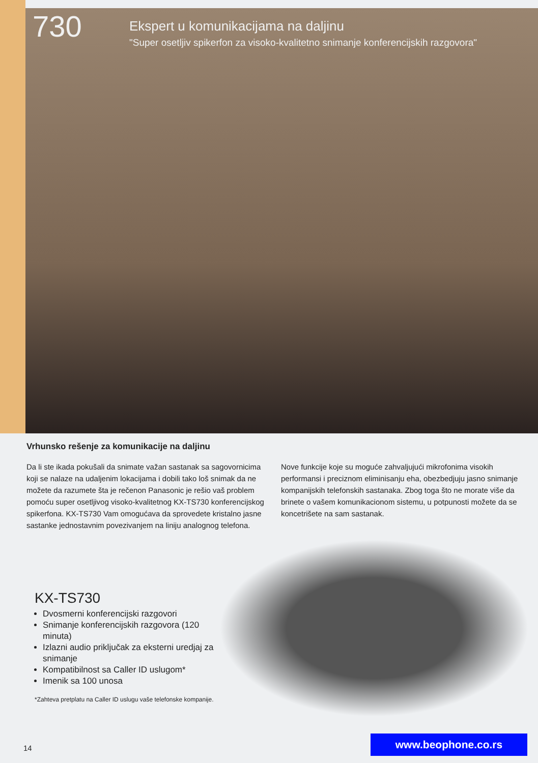730
Ekspert u komunikacijama na daljinu
"Super osetljiv spikerfon za visoko-kvalitetno snimanje konferencijskih razgovora"
Vrhunsko rešenje za komunikacije na daljinu
Da li ste ikada pokušali da snimate važan sastanak sa sagovornicima koji se nalaze na udaljenim lokacijama i dobili tako loš snimak da ne možete da razumete šta je rečenon Panasonic je rešio vaš problem pomoću super osetljivog visoko-kvalitetnog KX-TS730 konferencijskog spikerfona. KX-TS730 Vam omogućava da sprovedete kristalno jasne sastanke jednostavnim povezivanjem na liniju analognog telefona.
Nove funkcije koje su moguće zahvaljujući mikrofonima visokih performansi i preciznom eliminisanju eha, obezbedjuju jasno snimanje kompanijskih telefonskih sastanaka. Zbog toga što ne morate više da brinete o vašem komunikacionom sistemu, u potpunosti možete da se koncetrišete na sam sastanak.
KX-TS730
Dvosmerni konferencijski razgovori
Snimanje konferencijskih razgovora (120 minuta)
Izlazni audio priključak za eksterni uredjaj za snimanje
Kompatibilnost sa Caller ID uslugom*
Imenik sa 100 unosa
*Zahteva pretplatu na Caller ID uslugu vaše telefonske kompanije.
14
www.beophone.co.rs